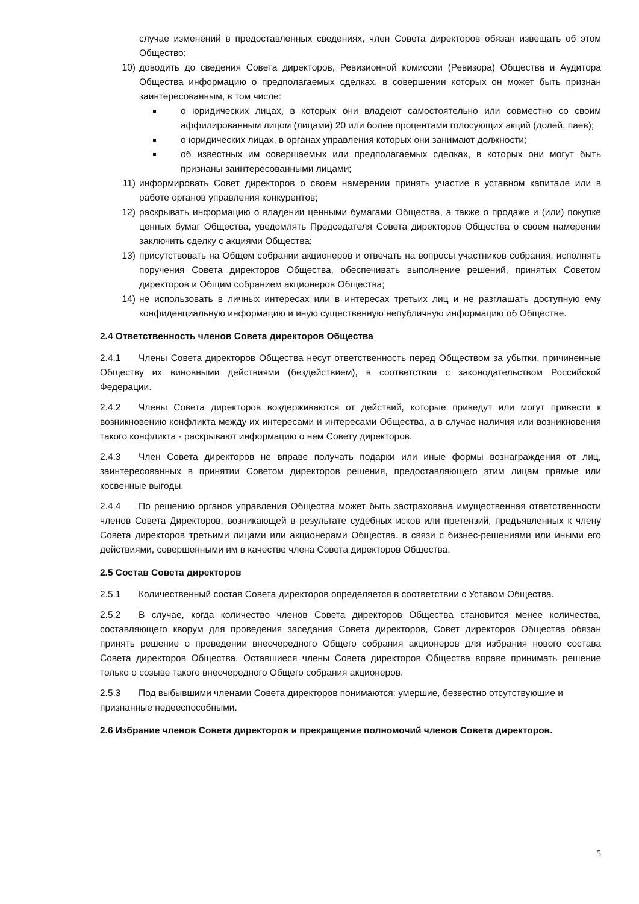случае изменений в предоставленных сведениях, член Совета директоров обязан извещать об этом Общество;
10) доводить до сведения Совета директоров, Ревизионной комиссии (Ревизора) Общества и Аудитора Общества информацию о предполагаемых сделках, в совершении которых он может быть признан заинтересованным, в том числе:
о юридических лицах, в которых они владеют самостоятельно или совместно со своим аффилированным лицом (лицами) 20 или более процентами голосующих акций (долей, паев);
о юридических лицах, в органах управления которых они занимают должности;
об известных им совершаемых или предполагаемых сделках, в которых они могут быть признаны заинтересованными лицами;
11) информировать Совет директоров о своем намерении принять участие в уставном капитале или в работе органов управления конкурентов;
12) раскрывать информацию о владении ценными бумагами Общества, а также о продаже и (или) покупке ценных бумаг Общества, уведомлять Председателя Совета директоров Общества о своем намерении заключить сделку с акциями Общества;
13) присутствовать на Общем собрании акционеров и отвечать на вопросы участников собрания, исполнять поручения Совета директоров Общества, обеспечивать выполнение решений, принятых Советом директоров и Общим собранием акционеров Общества;
14) не использовать в личных интересах или в интересах третьих лиц и не разглашать доступную ему конфиденциальную информацию и иную существенную непубличную информацию об Обществе.
2.4 Ответственность членов Совета директоров Общества
2.4.1 Члены Совета директоров Общества несут ответственность перед Обществом за убытки, причиненные Обществу их виновными действиями (бездействием), в соответствии с законодательством Российской Федерации.
2.4.2 Члены Совета директоров воздерживаются от действий, которые приведут или могут привести к возникновению конфликта между их интересами и интересами Общества, а в случае наличия или возникновения такого конфликта - раскрывают информацию о нем Совету директоров.
2.4.3 Член Совета директоров не вправе получать подарки или иные формы вознаграждения от лиц, заинтересованных в принятии Советом директоров решения, предоставляющего этим лицам прямые или косвенные выгоды.
2.4.4 По решению органов управления Общества может быть застрахована имущественная ответственности членов Совета Директоров, возникающей в результате судебных исков или претензий, предъявленных к члену Совета директоров третьими лицами или акционерами Общества, в связи с бизнес-решениями или иными его действиями, совершенными им в качестве члена Совета директоров Общества.
2.5 Состав Совета директоров
2.5.1 Количественный состав Совета директоров определяется в соответствии с Уставом Общества.
2.5.2 В случае, когда количество членов Совета директоров Общества становится менее количества, составляющего кворум для проведения заседания Совета директоров, Совет директоров Общества обязан принять решение о проведении внеочередного Общего собрания акционеров для избрания нового состава Совета директоров Общества. Оставшиеся члены Совета директоров Общества вправе принимать решение только о созыве такого внеочередного Общего собрания акционеров.
2.5.3 Под выбывшими членами Совета директоров понимаются: умершие, безвестно отсутствующие и признанные недееспособными.
2.6 Избрание членов Совета директоров и прекращение полномочий членов Совета директоров.
5